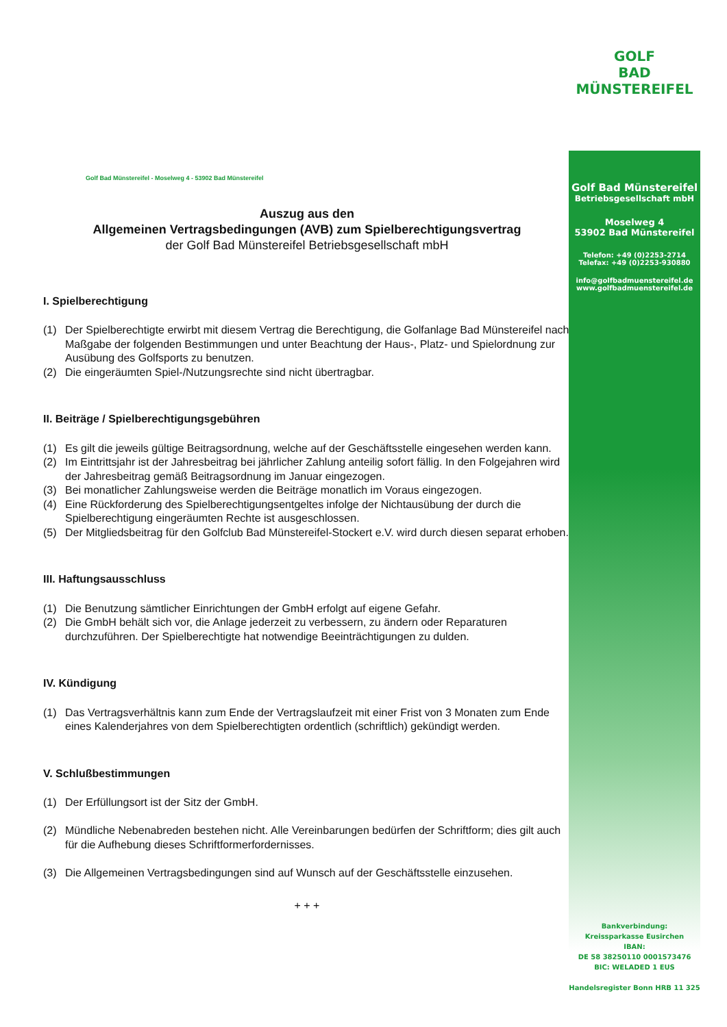GOLF
BAD
MÜNSTEREIFEL
Golf Bad Münstereifel
Betriebsgesellschaft mbH
Moselweg 4
53902 Bad Münstereifel
Telefon: +49 (0)2253-2714
Telefax: +49 (0)2253-930880
info@golfbadmuenstereifel.de
www.golfbadmuenstereifel.de
Bankverbindung:
Kreissparkasse Eusirchen
IBAN:
DE 58 38250110 0001573476
BIC: WELADED 1 EUS
Handelsregister Bonn HRB 11 325
Golf Bad Münstereifel - Moselweg 4 - 53902 Bad Münstereifel
Auszug aus den
Allgemeinen Vertragsbedingungen (AVB) zum Spielberechtigungsvertrag
der Golf Bad Münstereifel Betriebsgesellschaft mbH
I. Spielberechtigung
(1) Der Spielberechtigte erwirbt mit diesem Vertrag die Berechtigung, die Golfanlage Bad Münstereifel nach Maßgabe der folgenden Bestimmungen und unter Beachtung der Haus-, Platz- und Spielordnung zur Ausübung des Golfsports zu benutzen.
(2) Die eingeräumten Spiel-/Nutzungsrechte sind nicht übertragbar.
II. Beiträge / Spielberechtigungsgebühren
(1) Es gilt die jeweils gültige Beitragsordnung, welche auf der Geschäftsstelle eingesehen werden kann.
(2) Im Eintrittsjahr ist der Jahresbeitrag bei jährlicher Zahlung anteilig sofort fällig. In den Folgejahren wird der Jahresbeitrag gemäß Beitragsordnung im Januar eingezogen.
(3) Bei monatlicher Zahlungsweise werden die Beiträge monatlich im Voraus eingezogen.
(4) Eine Rückforderung des Spielberechtigungsentgeltes infolge der Nichtausübung der durch die Spielberechtigung eingeräumten Rechte ist ausgeschlossen.
(5) Der Mitgliedsbeitrag für den Golfclub Bad Münstereifel-Stockert e.V. wird durch diesen separat erhoben.
III. Haftungsausschluss
(1) Die Benutzung sämtlicher Einrichtungen der GmbH erfolgt auf eigene Gefahr.
(2) Die GmbH behält sich vor, die Anlage jederzeit zu verbessern, zu ändern oder Reparaturen durchzuführen. Der Spielberechtigte hat notwendige Beeinträchtigungen zu dulden.
IV. Kündigung
(1) Das Vertragsverhältnis kann zum Ende der Vertragslaufzeit mit einer Frist von 3 Monaten zum Ende eines Kalenderjahres von dem Spielberechtigten ordentlich (schriftlich) gekündigt werden.
V. Schlußbestimmungen
(1) Der Erfüllungsort ist der Sitz der GmbH.
(2) Mündliche Nebenabreden bestehen nicht. Alle Vereinbarungen bedürfen der Schriftform; dies gilt auch für die Aufhebung dieses Schriftformerfordernisses.
(3) Die Allgemeinen Vertragsbedingungen sind auf Wunsch auf der Geschäftsstelle einzusehen.
+ + +